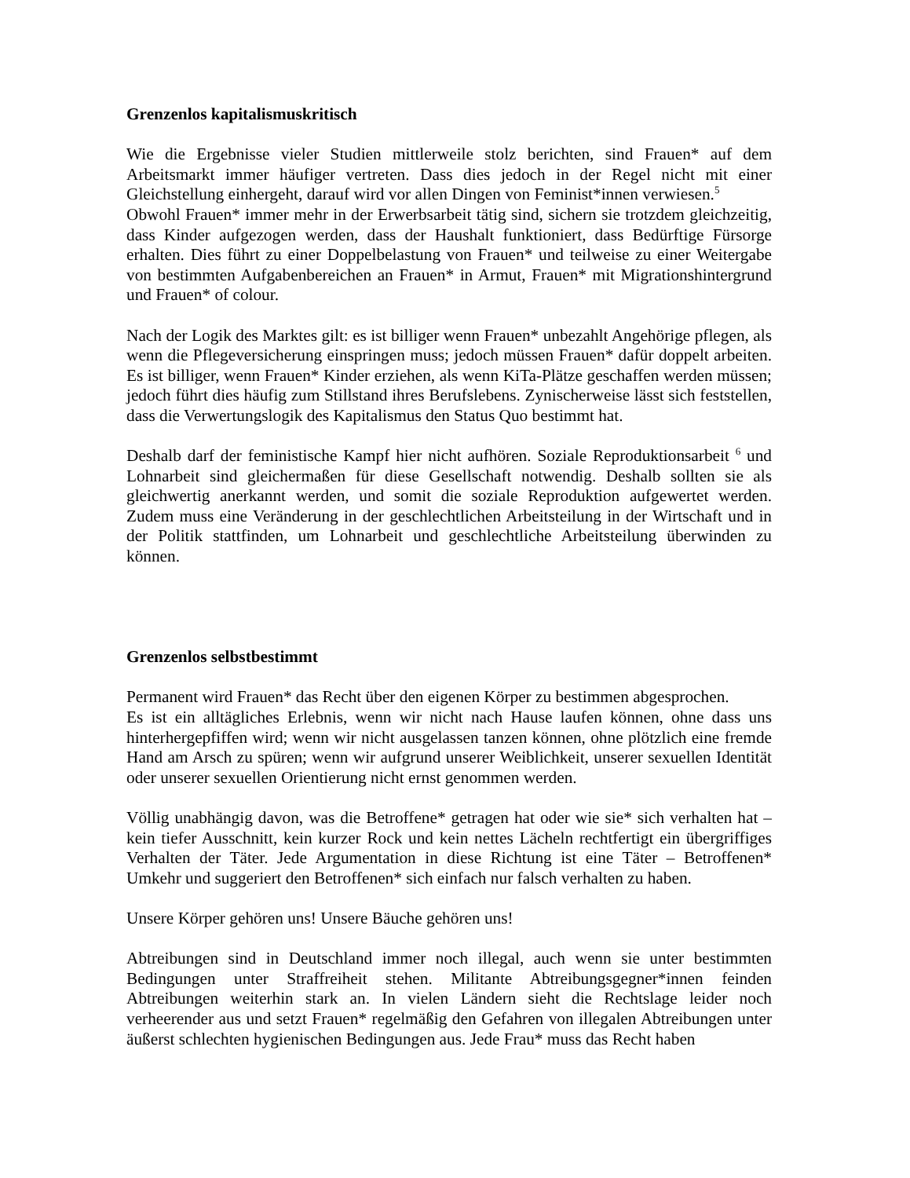Grenzenlos kapitalismuskritisch
Wie die Ergebnisse vieler Studien mittlerweile stolz berichten, sind Frauen* auf dem Arbeitsmarkt immer häufiger vertreten. Dass dies jedoch in der Regel nicht mit einer Gleichstellung einhergeht, darauf wird vor allen Dingen von Feminist*innen verwiesen.<sup>5</sup>
Obwohl Frauen* immer mehr in der Erwerbsarbeit tätig sind, sichern sie trotzdem gleichzeitig, dass Kinder aufgezogen werden, dass der Haushalt funktioniert, dass Bedürftige Fürsorge erhalten. Dies führt zu einer Doppelbelastung von Frauen* und teilweise zu einer Weitergabe von bestimmten Aufgabenbereichen an Frauen* in Armut, Frauen* mit Migrationshintergrund und Frauen* of colour.
Nach der Logik des Marktes gilt: es ist billiger wenn Frauen* unbezahlt Angehörige pflegen, als wenn die Pflegeversicherung einspringen muss; jedoch müssen Frauen* dafür doppelt arbeiten. Es ist billiger, wenn Frauen* Kinder erziehen, als wenn KiTa-Plätze geschaffen werden müssen; jedoch führt dies häufig zum Stillstand ihres Berufslebens. Zynischerweise lässt sich feststellen, dass die Verwertungslogik des Kapitalismus den Status Quo bestimmt hat.
Deshalb darf der feministische Kampf hier nicht aufhören. Soziale Reproduktionsarbeit <sup>6</sup> und Lohnarbeit sind gleichermaßen für diese Gesellschaft notwendig. Deshalb sollten sie als gleichwertig anerkannt werden, und somit die soziale Reproduktion aufgewertet werden. Zudem muss eine Veränderung in der geschlechtlichen Arbeitsteilung in der Wirtschaft und in der Politik stattfinden, um Lohnarbeit und geschlechtliche Arbeitsteilung überwinden zu können.
Grenzenlos selbstbestimmt
Permanent wird Frauen* das Recht über den eigenen Körper zu bestimmen abgesprochen.
Es ist ein alltägliches Erlebnis, wenn wir nicht nach Hause laufen können, ohne dass uns hinterhergepfiffen wird; wenn wir nicht ausgelassen tanzen können, ohne plötzlich eine fremde Hand am Arsch zu spüren; wenn wir aufgrund unserer Weiblichkeit, unserer sexuellen Identität oder unserer sexuellen Orientierung nicht ernst genommen werden.
Völlig unabhängig davon, was die Betroffene* getragen hat oder wie sie* sich verhalten hat – kein tiefer Ausschnitt, kein kurzer Rock und kein nettes Lächeln rechtfertigt ein übergriffiges Verhalten der Täter. Jede Argumentation in diese Richtung ist eine Täter – Betroffenen* Umkehr und suggeriert den Betroffenen* sich einfach nur falsch verhalten zu haben.
Unsere Körper gehören uns! Unsere Bäuche gehören uns!
Abtreibungen sind in Deutschland immer noch illegal, auch wenn sie unter bestimmten Bedingungen unter Straffreiheit stehen. Militante Abtreibungsgegner*innen feinden Abtreibungen weiterhin stark an. In vielen Ländern sieht die Rechtslage leider noch verheerender aus und setzt Frauen* regelmäßig den Gefahren von illegalen Abtreibungen unter äußerst schlechten hygienischen Bedingungen aus. Jede Frau* muss das Recht haben